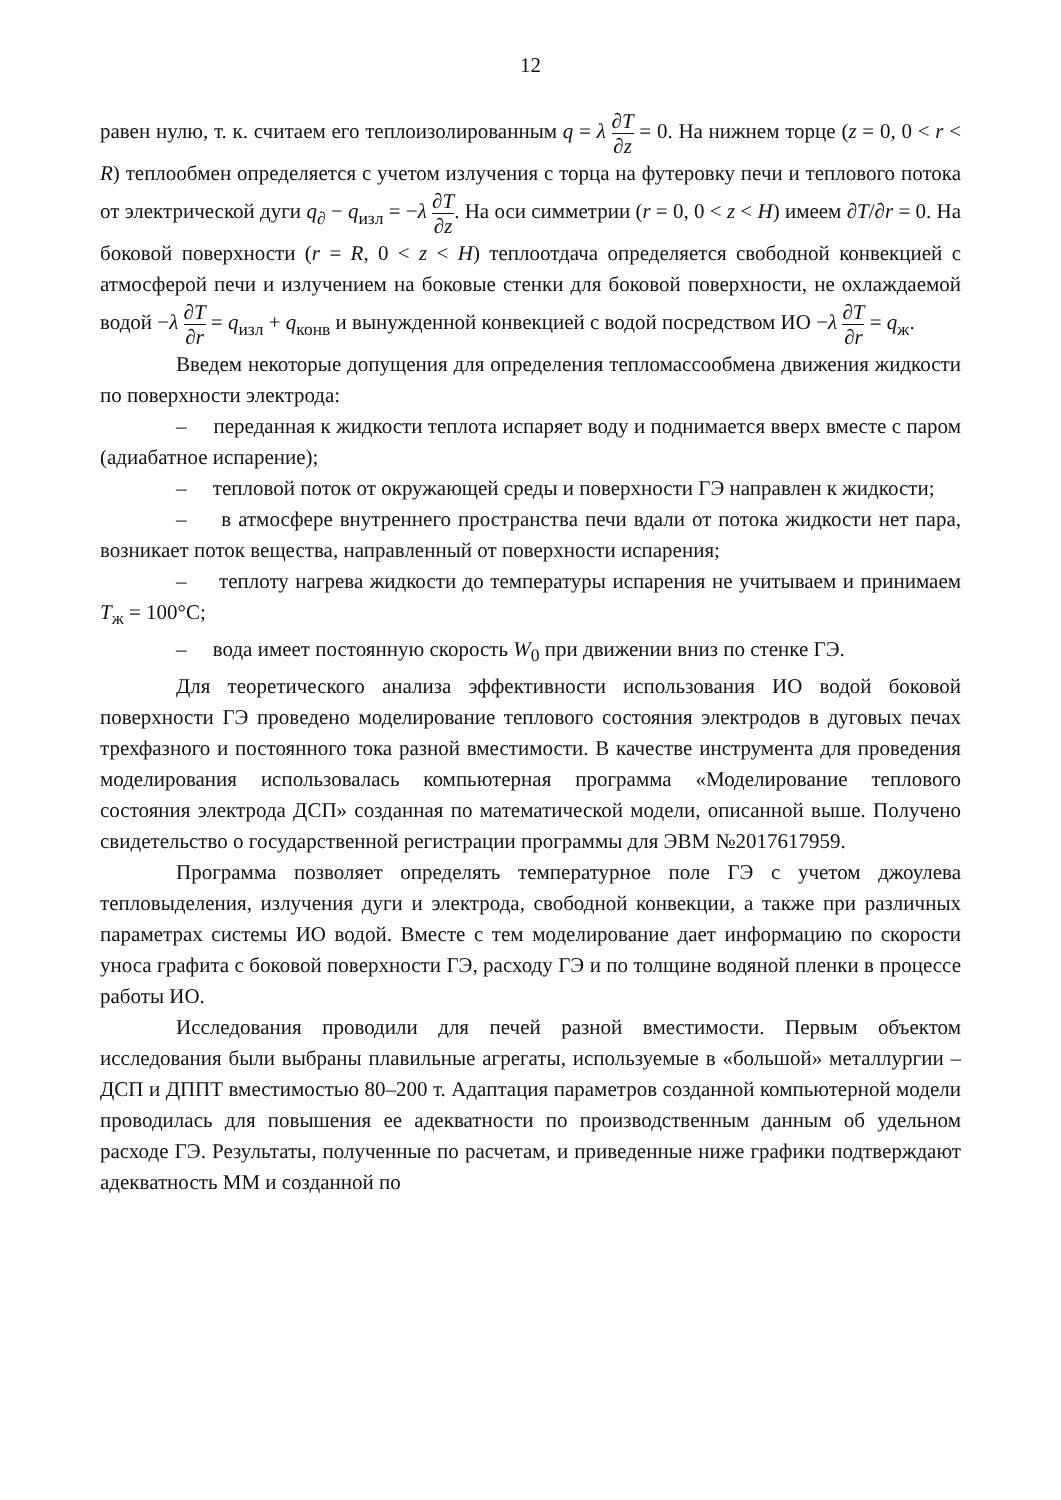12
равен нулю, т. к. считаем его теплоизолированным q = λ ∂T ∂z = 0. На нижнем торце (z = 0, 0 < r < R) теплообмен определяется с учетом излучения с торца на футеровку печи и теплового потока от электрической дуги q<sub>∂</sub> − q<sub>изл</sub> = −λ ∂T ∂z. На оси симметрии (r = 0, 0 < z < H) имеем ∂T/∂r = 0. На боковой поверхности (r = R, 0 < z < H) теплоотдача определяется свободной конвекцией с атмосферой печи и излучением на боковые стенки для боковой поверхности, не охлаждаемой водой −λ ∂T ∂r = q<sub>изл</sub> + q<sub>конв</sub> и вынужденной конвекцией с водой посредством ИО −λ ∂T ∂r = q<sub>ж</sub>.
Введем некоторые допущения для определения тепломассообмена движения жидкости по поверхности электрода:
– переданная к жидкости теплота испаряет воду и поднимается вверх вместе с паром (адиабатное испарение);
– тепловой поток от окружающей среды и поверхности ГЭ направлен к жидкости;
– в атмосфере внутреннего пространства печи вдали от потока жидкости нет пара, возникает поток вещества, направленный от поверхности испарения;
– теплоту нагрева жидкости до температуры испарения не учитываем и принимаем T<sub>ж</sub> = 100°C;
– вода имеет постоянную скорость W<sub>0</sub> при движении вниз по стенке ГЭ.
Для теоретического анализа эффективности использования ИО водой боковой поверхности ГЭ проведено моделирование теплового состояния электродов в дуговых печах трехфазного и постоянного тока разной вместимости. В качестве инструмента для проведения моделирования использовалась компьютерная программа «Моделирование теплового состояния электрода ДСП» созданная по математической модели, описанной выше. Получено свидетельство о государственной регистрации программы для ЭВМ №2017617959.
Программа позволяет определять температурное поле ГЭ с учетом джоулева тепловыделения, излучения дуги и электрода, свободной конвекции, а также при различных параметрах системы ИО водой. Вместе с тем моделирование дает информацию по скорости уноса графита с боковой поверхности ГЭ, расходу ГЭ и по толщине водяной пленки в процессе работы ИО.
Исследования проводили для печей разной вместимости. Первым объектом исследования были выбраны плавильные агрегаты, используемые в «большой» металлургии – ДСП и ДППТ вместимостью 80–200 т. Адаптация параметров созданной компьютерной модели проводилась для повышения ее адекватности по производственным данным об удельном расходе ГЭ. Результаты, полученные по расчетам, и приведенные ниже графики подтверждают адекватность ММ и созданной по